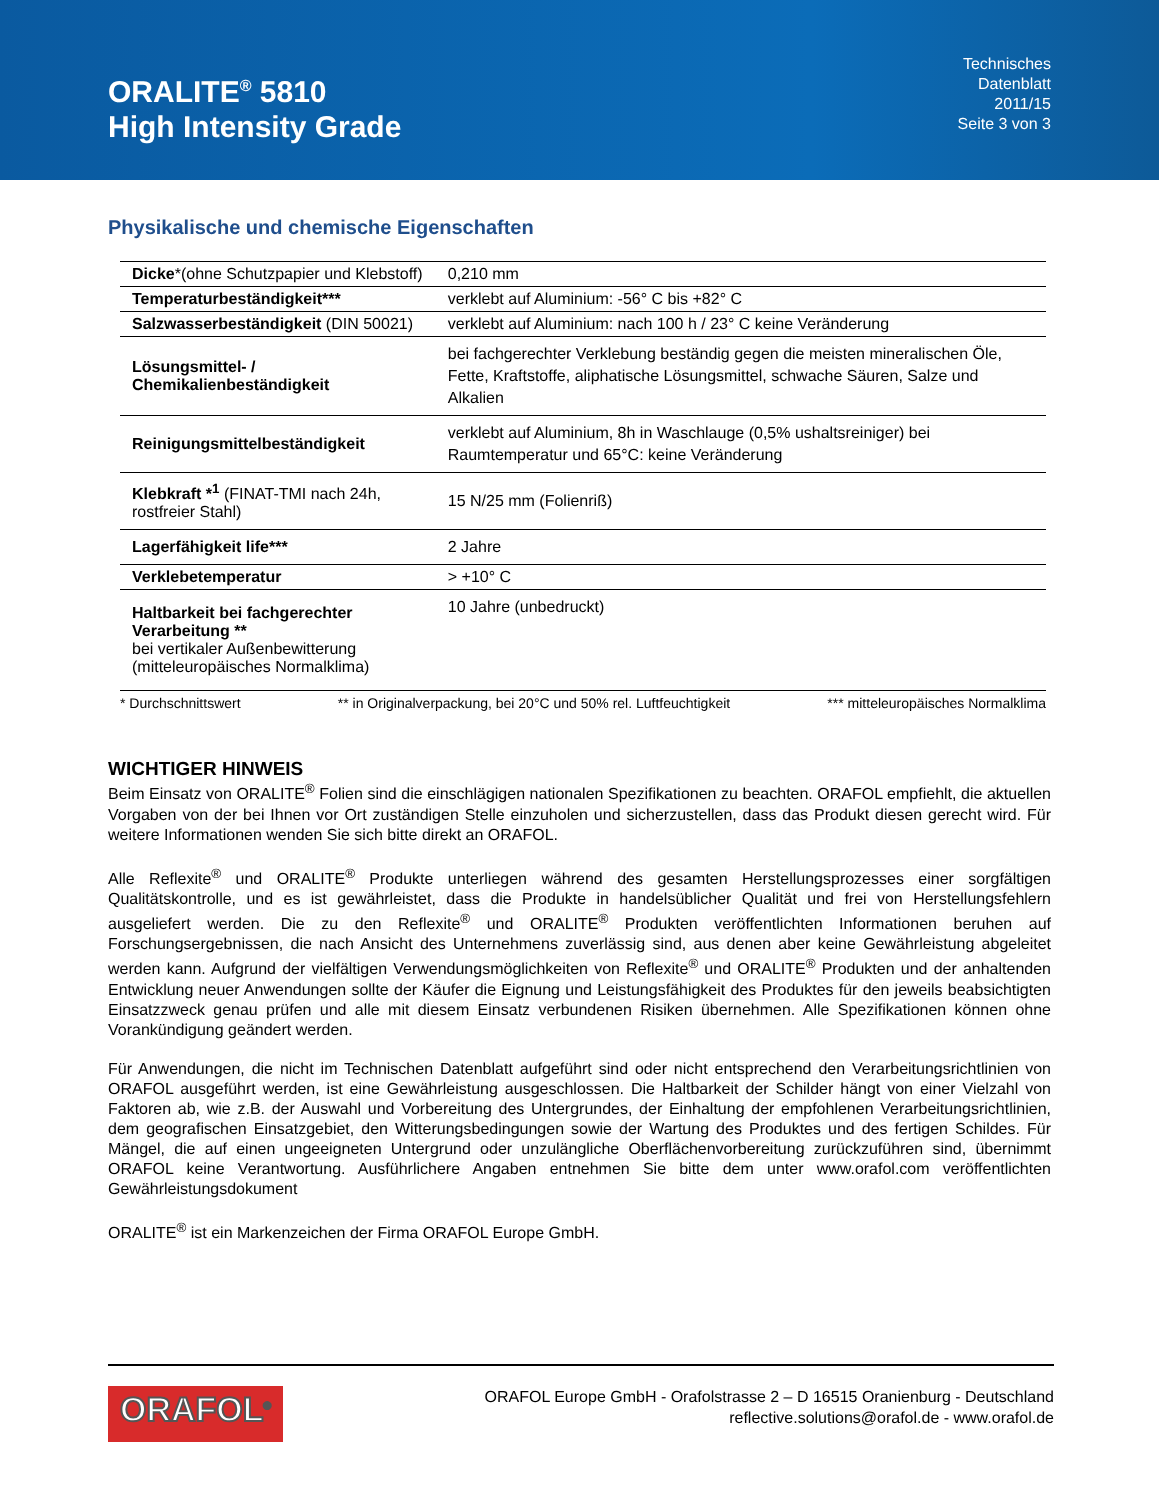ORALITE<sup>®</sup> 5810
High Intensity Grade
Technisches
Datenblatt
2011/15
Seite 3 von 3
Physikalische und chemische Eigenschaften
| Dicke *(ohne Schutzpapier und Klebstoff) | 0,210 mm |
| Temperaturbeständigkeit*** | verklebt auf Aluminium: -56° C bis +82° C |
| Salzwasserbeständigkeit (DIN 50021) | verklebt auf Aluminium: nach 100 h / 23° C keine Veränderung |
| Lösungsmittel- / Chemikalienbeständigkeit | bei fachgerechter Verklebung beständig gegen die meisten mineralischen Öle, Fette, Kraftstoffe, aliphatische Lösungsmittel, schwache Säuren, Salze und Alkalien |
| Reinigungsmittelbeständigkeit | verklebt auf Aluminium, 8h in Waschlauge (0,5% ushaltsreiniger) bei Raumtemperatur und 65°C: keine Veränderung |
| Klebkraft *<sup>1</sup> (FINAT-TMI nach 24h, rostfreier Stahl) | 15 N/25 mm (Folienriß) |
| Lagerfähigkeit life*** | 2 Jahre |
| Verklebetemperatur | > +10° C |
| Haltbarkeit bei fachgerechter Verarbeitung ** bei vertikaler Außenbewitterung (mitteleuropäisches Normalklima) | 10 Jahre (unbedruckt) |
* Durchschnittswert ** in Originalverpackung, bei 20°C und 50% rel. Luftfeuchtigkeit *** mitteleuropäisches Normalklima
WICHTIGER HINWEIS
Beim Einsatz von ORALITE<sup>®</sup> Folien sind die einschlägigen nationalen Spezifikationen zu beachten. ORAFOL empfiehlt, die aktuellen Vorgaben von der bei Ihnen vor Ort zuständigen Stelle einzuholen und sicherzustellen, dass das Produkt diesen gerecht wird. Für weitere Informationen wenden Sie sich bitte direkt an ORAFOL.
Alle Reflexite<sup>®</sup> und ORALITE<sup>®</sup> Produkte unterliegen während des gesamten Herstellungsprozesses einer sorgfältigen Qualitätskontrolle, und es ist gewährleistet, dass die Produkte in handelsüblicher Qualität und frei von Herstellungsfehlern ausgeliefert werden. Die zu den Reflexite<sup>®</sup> und ORALITE<sup>®</sup> Produkten veröffentlichten Informationen beruhen auf Forschungsergebnissen, die nach Ansicht des Unternehmens zuverlässig sind, aus denen aber keine Gewährleistung abgeleitet werden kann. Aufgrund der vielfältigen Verwendungsmöglichkeiten von Reflexite<sup>®</sup> und ORALITE<sup>®</sup> Produkten und der anhaltenden Entwicklung neuer Anwendungen sollte der Käufer die Eignung und Leistungsfähigkeit des Produktes für den jeweils beabsichtigten Einsatzzweck genau prüfen und alle mit diesem Einsatz verbundenen Risiken übernehmen. Alle Spezifikationen können ohne Vorankündigung geändert werden.
Für Anwendungen, die nicht im Technischen Datenblatt aufgeführt sind oder nicht entsprechend den Verarbeitungsrichtlinien von ORAFOL ausgeführt werden, ist eine Gewährleistung ausgeschlossen. Die Haltbarkeit der Schilder hängt von einer Vielzahl von Faktoren ab, wie z.B. der Auswahl und Vorbereitung des Untergrundes, der Einhaltung der empfohlenen Verarbeitungsrichtlinien, dem geografischen Einsatzgebiet, den Witterungsbedingungen sowie der Wartung des Produktes und des fertigen Schildes. Für Mängel, die auf einen ungeeigneten Untergrund oder unzulängliche Oberflächenvorbereitung zurückzuführen sind, übernimmt ORAFOL keine Verantwortung. Ausführlichere Angaben entnehmen Sie bitte dem unter www.orafol.com veröffentlichten Gewährleistungsdokument
ORALITE<sup>®</sup> ist ein Markenzeichen der Firma ORAFOL Europe GmbH.
ORAFOL<sup>®</sup>
ORAFOL Europe GmbH - Orafolstrasse 2 – D 16515 Oranienburg - Deutschland
reflective.solutions@orafol.de - www.orafol.de